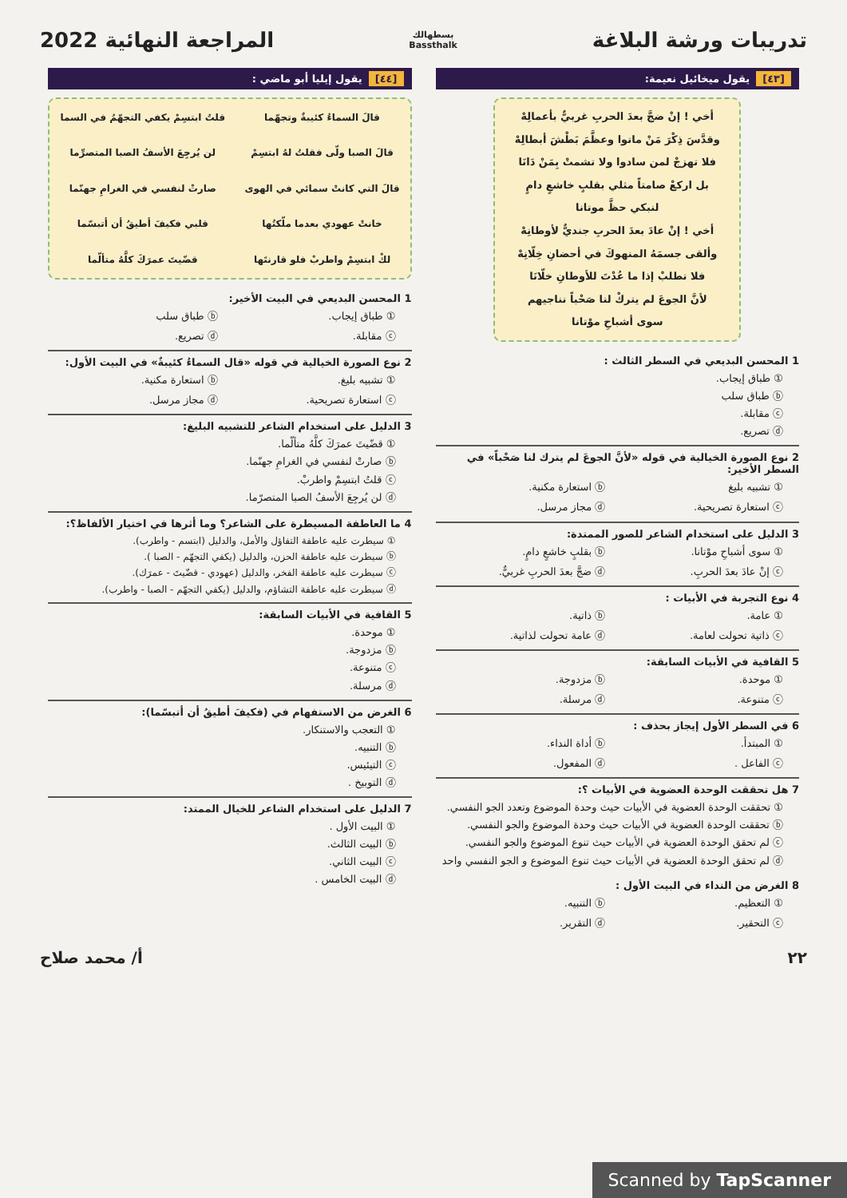تدريبات ورشة البلاغة
بسطهالك
Bassthalk
المراجعة النهائية 2022
[٤٣] يقول ميخائيل نعيمة:
أخي ! إنْ ضجَّ بعدَ الحربِ غربيٌّ بأعمالِهْ
وقدَّسَ ذِكْرَ مَنْ ماتوا وعظَّمَ بَطْشَ أبطالِهْ
فلا تهزجْ لمن سادوا ولا تشمتْ بِمَنْ دَانَا
بل اركعْ صامتاً مثلي بقلبٍ خاشعٍ دامٍ
لنبكي حظَّ موتانا
أخي ! إنْ عادَ بعدَ الحربِ جنديٌّ لأوطانِهْ
وألقى جسمَهُ المنهوكَ في أحضانِ خِلّانِهْ
فلا تطلبْ إذا ما عُدْتَ للأوطانِ خلّانَا
لأنَّ الجوعَ لم يتركْ لنا صَحْباً نناجيهم
سوى أشباحِ موْتانا
1 المحسن البديعي في السطر الثالث :
① طباق إيجاب.
ⓑ طباق سلب
ⓒ مقابلة.
ⓓ تصريع.
2 نوع الصورة الخيالية في قوله «لأنَّ الجوعَ لم يترك لنا صَحْباً» في السطر الأخير:
① تشبيه بليغ
ⓑ استعارة مكنية.
ⓒ استعارة تصريحية.
ⓓ مجاز مرسل.
3 الدليل على استخدام الشاعر للصور الممتدة:
① سوى أشباحِ موْتانا.
ⓑ بقلبٍ خاشعٍ دامٍ.
ⓒ إنْ عادَ بعدَ الحربِ.
ⓓ ضجَّ بعدَ الحربِ غربيٌّ.
4 نوع التجربة في الأبيات :
① عامة.
ⓑ ذاتية.
ⓒ ذاتية تحولت لعامة.
ⓓ عامة تحولت لذاتية.
5 القافية في الأبيات السابقة:
① موحدة.
ⓑ مزدوجة.
ⓒ متنوعة.
ⓓ مرسلة.
6 في السطر الأول إيجاز بحذف :
① المبتدأ.
ⓑ أداة النداء.
ⓒ الفاعل .
ⓓ المفعول.
7 هل تحققت الوحدة العضوية في الأبيات ؟:
① تحققت الوحدة العضوية في الأبيات حيث وحدة الموضوع وتعدد الجو النفسي.
ⓑ تحققت الوحدة العضوية في الأبيات حيث وحدة الموضوع والجو النفسي.
ⓒ لم تحقق الوحدة العضوية في الأبيات حيث تنوع الموضوع والجو النفسي.
ⓓ لم تحقق الوحدة العضوية في الأبيات حيث تنوع الموضوع و الجو النفسي واحد
8 الغرض من النداء في البيت الأول :
① التعظيم.
ⓑ التنبيه.
ⓒ التحقير.
ⓓ التقرير.
[٤٤] يقول إيليا أبو ماضي :
| قالَ السماءُ كئيبةٌ وتجهّما | قلتُ ابتسِمْ يكفي التجهّمُ في السما |
| قالَ الصبا ولّى فقلتُ لهُ ابتسِمْ | لن يُرجِعَ الأسفُ الصبا المتصرِّما |
| قالَ التي كانتْ سمائي في الهوى | صارتْ لنفسي في الغرامِ جهنّما |
| خانتْ عهودي بعدما ملّكتُها | قلبي فكيفَ أطيقُ أن أتبسّما |
| لكْ ابتسِمْ واطربْ فلو قارنتَها | قضّيتَ عمرَكَ كلَّهُ متألّما |
1 المحسن البديعي في البيت الأخير:
① طباق إيجاب.
ⓑ طباق سلب
ⓒ مقابلة.
ⓓ تصريع.
2 نوع الصورة الخيالية في قوله «قال السماءُ كئيبةٌ» في البيت الأول:
① تشبيه بليغ.
ⓑ استعارة مكنية.
ⓒ استعارة تصريحية.
ⓓ مجاز مرسل.
3 الدليل على استخدام الشاعر للتشبيه البليغ:
① قضّيتَ عمرَكَ كلَّهُ متألّما.
ⓑ صارتْ لنفسي في الغرامِ جهنّما.
ⓒ قلتُ ابتسِمْ واطربْ.
ⓓ لن يُرجِعَ الأسفُ الصبا المتصرّما.
4 ما العاطفة المسيطرة على الشاعر؟ وما أثرها في اختيار الألفاظ؟:
① سيطرت عليه عاطفة التفاؤل والأمل، والدليل (ابتسم - واطرب).
ⓑ سيطرت عليه عاطفة الحزن، والدليل (يكفي التجهّم - الصبا ).
ⓒ سيطرت عليه عاطفة الفخر، والدليل (عهودي - قضّيتَ - عمرَك).
ⓓ سيطرت عليه عاطفة التشاؤم، والدليل (يكفي التجهّم - الصبا - واطرب).
5 القافية في الأبيات السابقة:
① موحدة.
ⓑ مزدوجة.
ⓒ متنوعة.
ⓓ مرسلة.
6 الغرض من الاستفهام في (فكيفَ أطيقُ أن أتبسّما):
① التعجب والاستنكار.
ⓑ التنبيه.
ⓒ التيئيس.
ⓓ التوبيخ .
7 الدليل على استخدام الشاعر للخيال الممتد:
① البيت الأول .
ⓑ البيت الثالث.
ⓒ البيت الثاني.
ⓓ البيت الخامس .
٢٢ أ/ محمد صلاح
Scanned by TapScanner